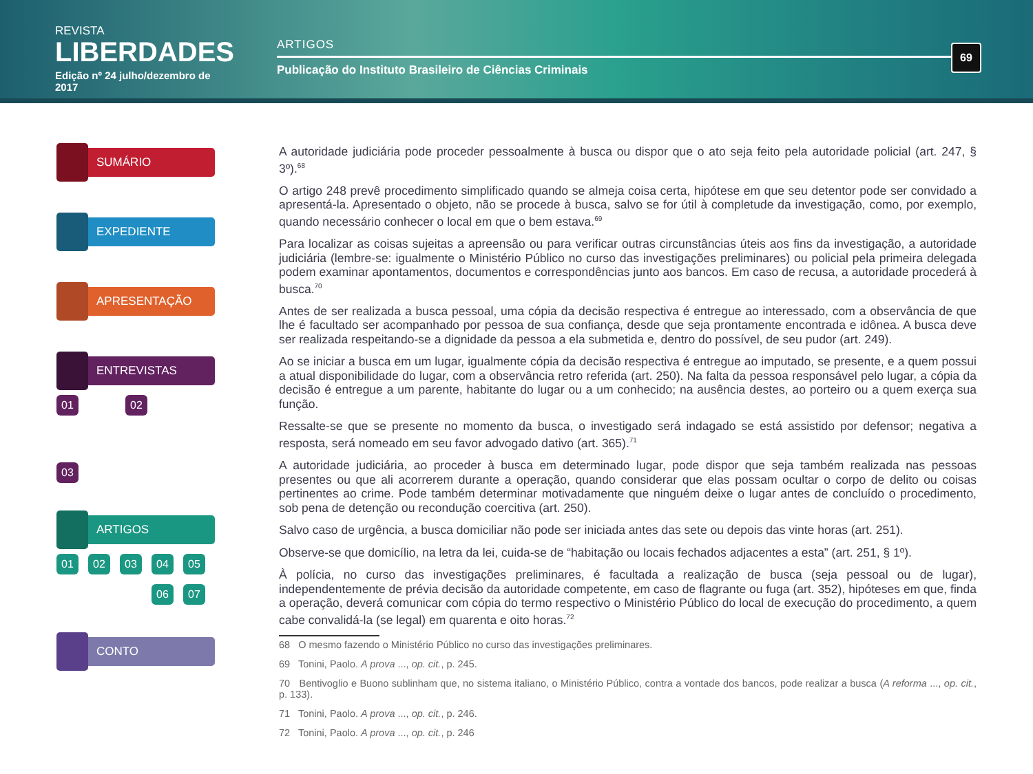REVISTA
LIBERDADES
Edição nº 24 julho/dezembro de 2017
ARTIGOS
Publicação do Instituto Brasileiro de Ciências Criminais
69
SUMÁRIO
EXPEDIENTE
APRESENTAÇÃO
ENTREVISTAS
01 02 03
ARTIGOS
01 02 03 04 05 06 07
CONTO
A autoridade judiciária pode proceder pessoalmente à busca ou dispor que o ato seja feito pela autoridade policial (art. 247, § 3º).<sup>68</sup>
O artigo 248 prevê procedimento simplificado quando se almeja coisa certa, hipótese em que seu detentor pode ser convidado a apresentá-la. Apresentado o objeto, não se procede à busca, salvo se for útil à completude da investigação, como, por exemplo, quando necessário conhecer o local em que o bem estava.<sup>69</sup>
Para localizar as coisas sujeitas a apreensão ou para verificar outras circunstâncias úteis aos fins da investigação, a autoridade judiciária (lembre-se: igualmente o Ministério Público no curso das investigações preliminares) ou policial pela primeira delegada podem examinar apontamentos, documentos e correspondências junto aos bancos. Em caso de recusa, a autoridade procederá à busca.<sup>70</sup>
Antes de ser realizada a busca pessoal, uma cópia da decisão respectiva é entregue ao interessado, com a observância de que lhe é facultado ser acompanhado por pessoa de sua confiança, desde que seja prontamente encontrada e idônea. A busca deve ser realizada respeitando-se a dignidade da pessoa a ela submetida e, dentro do possível, de seu pudor (art. 249).
Ao se iniciar a busca em um lugar, igualmente cópia da decisão respectiva é entregue ao imputado, se presente, e a quem possui a atual disponibilidade do lugar, com a observância retro referida (art. 250). Na falta da pessoa responsável pelo lugar, a cópia da decisão é entregue a um parente, habitante do lugar ou a um conhecido; na ausência destes, ao porteiro ou a quem exerça sua função.
Ressalte-se que se presente no momento da busca, o investigado será indagado se está assistido por defensor; negativa a resposta, será nomeado em seu favor advogado dativo (art. 365).<sup>71</sup>
A autoridade judiciária, ao proceder à busca em determinado lugar, pode dispor que seja também realizada nas pessoas presentes ou que ali acorrerem durante a operação, quando considerar que elas possam ocultar o corpo de delito ou coisas pertinentes ao crime. Pode também determinar motivadamente que ninguém deixe o lugar antes de concluído o procedimento, sob pena de detenção ou recondução coercitiva (art. 250).
Salvo caso de urgência, a busca domiciliar não pode ser iniciada antes das sete ou depois das vinte horas (art. 251).
Observe-se que domicílio, na letra da lei, cuida-se de “habitação ou locais fechados adjacentes a esta” (art. 251, § 1º).
À polícia, no curso das investigações preliminares, é facultada a realização de busca (seja pessoal ou de lugar), independentemente de prévia decisão da autoridade competente, em caso de flagrante ou fuga (art. 352), hipóteses em que, finda a operação, deverá comunicar com cópia do termo respectivo o Ministério Público do local de execução do procedimento, a quem cabe convalidá-la (se legal) em quarenta e oito horas.<sup>72</sup>
68 O mesmo fazendo o Ministério Público no curso das investigações preliminares.
69 Tonini, Paolo. A prova ..., op. cit., p. 245.
70 Bentivoglio e Buono sublinham que, no sistema italiano, o Ministério Público, contra a vontade dos bancos, pode realizar a busca (A reforma ..., op. cit., p. 133).
71 Tonini, Paolo. A prova ..., op. cit., p. 246.
72 Tonini, Paolo. A prova ..., op. cit., p. 246